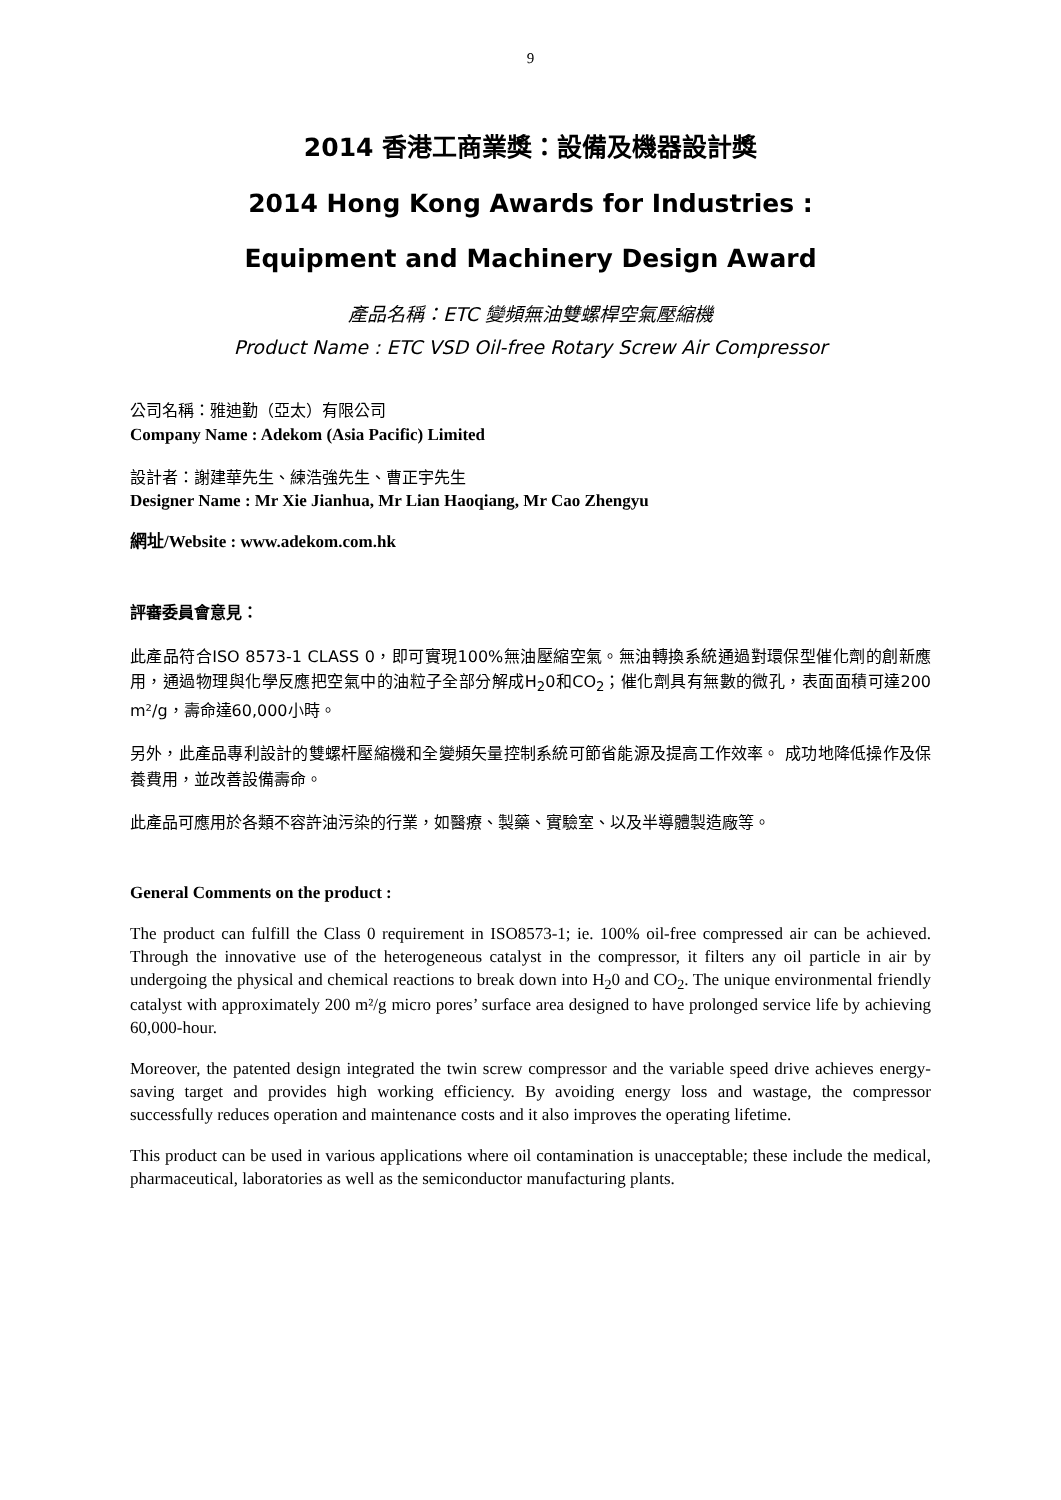9
2014 香港工商業獎：設備及機器設計獎
2014 Hong Kong Awards for Industries :
Equipment and Machinery Design Award
產品名稱：ETC 變頻無油雙螺桿空氣壓縮機
Product Name : ETC VSD Oil-free Rotary Screw Air Compressor
公司名稱：雅迪勤（亞太）有限公司
Company Name : Adekom (Asia Pacific) Limited
設計者：謝建華先生、練浩強先生、曹正宇先生
Designer Name : Mr Xie Jianhua, Mr Lian Haoqiang, Mr Cao Zhengyu
網址/Website : www.adekom.com.hk
評審委員會意見：
此產品符合ISO 8573-1 CLASS 0，即可實現100%無油壓縮空氣。無油轉換系統通過對環保型催化劑的創新應用，通過物理與化學反應把空氣中的油粒子全部分解成H<sub>2</sub>0和CO<sub>2</sub>；催化劑具有無數的微孔，表面面積可達200 m²/g，壽命達60,000小時。
另外，此產品專利設計的雙螺杆壓縮機和全變頻矢量控制系統可節省能源及提高工作效率。 成功地降低操作及保養費用，並改善設備壽命。
此產品可應用於各類不容許油污染的行業，如醫療、製藥、實驗室、以及半導體製造廠等。
General Comments on the product :
The product can fulfill the Class 0 requirement in ISO8573-1; ie. 100% oil-free compressed air can be achieved. Through the innovative use of the heterogeneous catalyst in the compressor, it filters any oil particle in air by undergoing the physical and chemical reactions to break down into H<sub>2</sub>0 and CO<sub>2</sub>. The unique environmental friendly catalyst with approximately 200 m²/g micro pores’ surface area designed to have prolonged service life by achieving 60,000-hour.
Moreover, the patented design integrated the twin screw compressor and the variable speed drive achieves energy-saving target and provides high working efficiency. By avoiding energy loss and wastage, the compressor successfully reduces operation and maintenance costs and it also improves the operating lifetime.
This product can be used in various applications where oil contamination is unacceptable; these include the medical, pharmaceutical, laboratories as well as the semiconductor manufacturing plants.